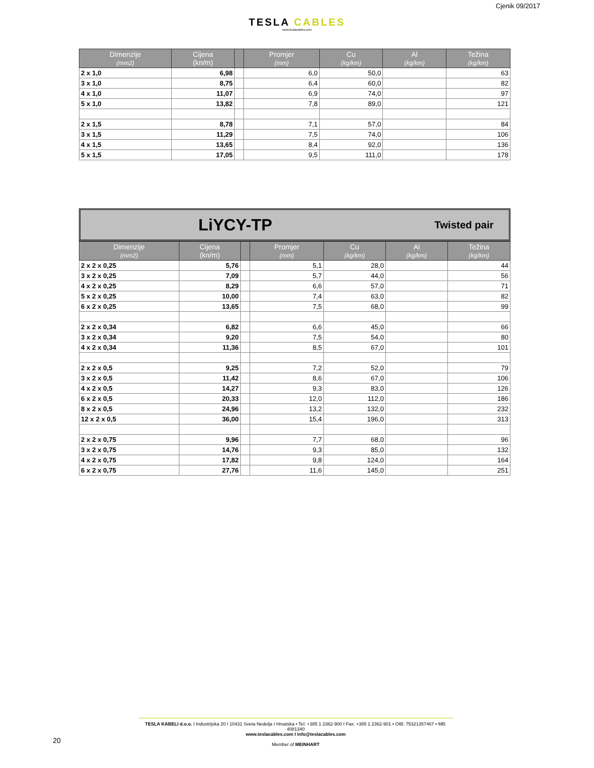Cjenik 09/2017
TESLA CABLES
www.teslacables.com
| Dimenzije (mm2) | Cijena (kn/m) | | Promjer (mm) | Cu (kg/km) | Al (kg/km) | Težina (kg/km) |
| --- | --- | --- | --- | --- | --- | --- |
| 2 x 1,0 | 6,98 | | 6,0 | 50,0 | | 63 |
| 3 x 1,0 | 8,75 | | 6,4 | 60,0 | | 82 |
| 4 x 1,0 | 11,07 | | 6,9 | 74,0 | | 97 |
| 5 x 1,0 | 13,82 | | 7,8 | 89,0 | | 121 |
| 2 x 1,5 | 8,78 | | 7,1 | 57,0 | | 84 |
| 3 x 1,5 | 11,29 | | 7,5 | 74,0 | | 106 |
| 4 x 1,5 | 13,65 | | 8,4 | 92,0 | | 136 |
| 5 x 1,5 | 17,05 | | 9,5 | 111,0 | | 178 |
LiYCY-TP
Twisted pair
| Dimenzije (mm2) | Cijena (kn/m) | | Promjer (mm) | Cu (kg/km) | Al (kg/km) | Težina (kg/km) |
| --- | --- | --- | --- | --- | --- | --- |
| 2 x 2 x 0,25 | 5,76 | | 5,1 | 28,0 | | 44 |
| 3 x 2 x 0,25 | 7,09 | | 5,7 | 44,0 | | 56 |
| 4 x 2 x 0,25 | 8,29 | | 6,6 | 57,0 | | 71 |
| 5 x 2 x 0,25 | 10,00 | | 7,4 | 63,0 | | 82 |
| 6 x 2 x 0,25 | 13,65 | | 7,5 | 68,0 | | 99 |
| 2 x 2 x 0,34 | 6,82 | | 6,6 | 45,0 | | 66 |
| 3 x 2 x 0,34 | 9,20 | | 7,5 | 54,0 | | 80 |
| 4 x 2 x 0,34 | 11,36 | | 8,5 | 67,0 | | 101 |
| 2 x 2 x 0,5 | 9,25 | | 7,2 | 52,0 | | 79 |
| 3 x 2 x 0,5 | 11,42 | | 8,6 | 67,0 | | 106 |
| 4 x 2 x 0,5 | 14,27 | | 9,3 | 83,0 | | 126 |
| 6 x 2 x 0,5 | 20,33 | | 12,0 | 112,0 | | 186 |
| 8 x 2 x 0,5 | 24,96 | | 13,2 | 132,0 | | 232 |
| 12 x 2 x 0,5 | 36,00 | | 15,4 | 196,0 | | 313 |
| 2 x 2 x 0,75 | 9,96 | | 7,7 | 68,0 | | 96 |
| 3 x 2 x 0,75 | 14,76 | | 9,3 | 85,0 | | 132 |
| 4 x 2 x 0,75 | 17,82 | | 9,8 | 124,0 | | 164 |
| 6 x 2 x 0,75 | 27,76 | | 11,6 | 145,0 | | 251 |
TESLA KABELI d.o.o. I Industrijska 20 I 10431 Sveta Nedelja I Hrvatska • Tel: +385 1 2362-900 I Fax: +385 1 2362-901 • OIB: 75321357467 • MB: 4081340
www.teslacables.com I info@teslacables.com
Member of MEINHART
20